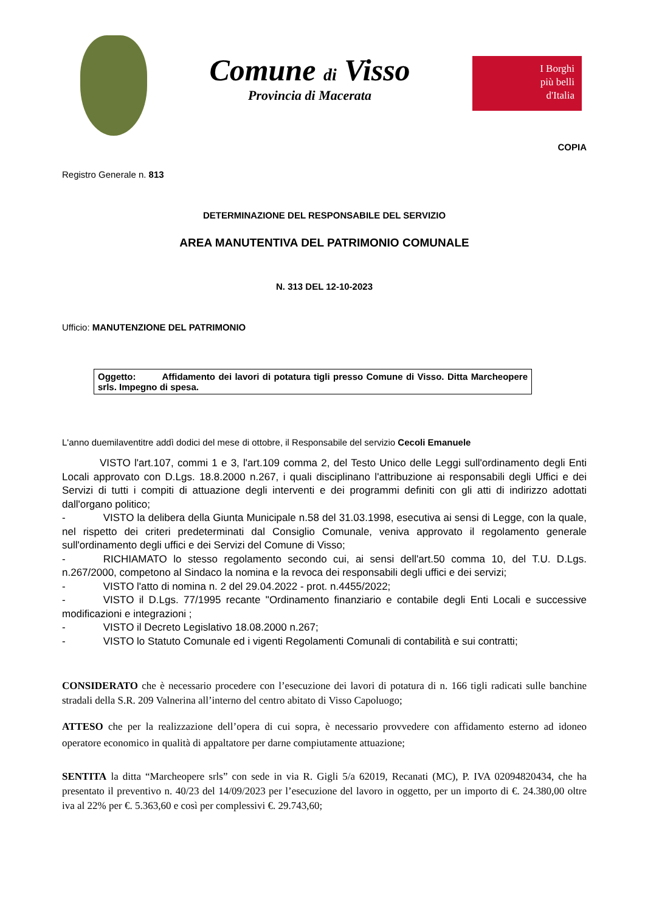Comune di Visso
Provincia di Macerata
I Borghi
più belli
d'Italia
COPIA
Registro Generale n. 813
DETERMINAZIONE DEL RESPONSABILE DEL SERVIZIO
AREA MANUTENTIVA DEL PATRIMONIO COMUNALE
N. 313 DEL 12-10-2023
Ufficio: MANUTENZIONE DEL PATRIMONIO
Oggetto: Affidamento dei lavori di potatura tigli presso Comune di Visso. Ditta Marcheopere srls. Impegno di spesa.
L'anno duemilaventitre addì dodici del mese di ottobre, il Responsabile del servizio Cecoli Emanuele
VISTO l'art.107, commi 1 e 3, l'art.109 comma 2, del Testo Unico delle Leggi sull'ordinamento degli Enti Locali approvato con D.Lgs. 18.8.2000 n.267, i quali disciplinano l'attribuzione ai responsabili degli Uffici e dei Servizi di tutti i compiti di attuazione degli interventi e dei programmi definiti con gli atti di indirizzo adottati dall'organo politico;
- VISTO la delibera della Giunta Municipale n.58 del 31.03.1998, esecutiva ai sensi di Legge, con la quale, nel rispetto dei criteri predeterminati dal Consiglio Comunale, veniva approvato il regolamento generale sull'ordinamento degli uffici e dei Servizi del Comune di Visso;
- RICHIAMATO lo stesso regolamento secondo cui, ai sensi dell'art.50 comma 10, del T.U. D.Lgs. n.267/2000, competono al Sindaco la nomina e la revoca dei responsabili degli uffici e dei servizi;
- VISTO l'atto di nomina n. 2 del 29.04.2022 - prot. n.4455/2022;
- VISTO il D.Lgs. 77/1995 recante "Ordinamento finanziario e contabile degli Enti Locali e successive modificazioni e integrazioni ;
- VISTO il Decreto Legislativo 18.08.2000 n.267;
- VISTO lo Statuto Comunale ed i vigenti Regolamenti Comunali di contabilità e sui contratti;
CONSIDERATO che è necessario procedere con l’esecuzione dei lavori di potatura di n. 166 tigli radicati sulle banchine stradali della S.R. 209 Valnerina all’interno del centro abitato di Visso Capoluogo;
ATTESO che per la realizzazione dell’opera di cui sopra, è necessario provvedere con affidamento esterno ad idoneo operatore economico in qualità di appaltatore per darne compiutamente attuazione;
SENTITA la ditta “Marcheopere srls” con sede in via R. Gigli 5/a 62019, Recanati (MC), P. IVA 02094820434, che ha presentato il preventivo n. 40/23 del 14/09/2023 per l’esecuzione del lavoro in oggetto, per un importo di €. 24.380,00 oltre iva al 22% per €. 5.363,60 e così per complessivi €. 29.743,60;